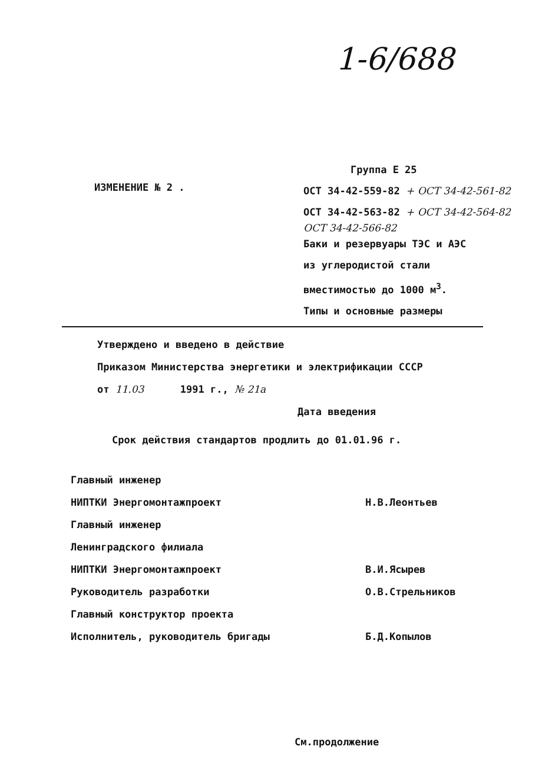1-6/688
ИЗМЕНЕНИЕ № 2 .
Группа Е 25
ОСТ 34-42-559-82 + ОСТ 34-42-561-82
ОСТ 34-42-563-82 + ОСТ 34-42-564-82
ОСТ 34-42-566-82
Баки и резервуары ТЭС и АЭС
из углеродистой стали
вместимостью до 1000 м<sup>3</sup>.
Типы и основные размеры
Утверждено и введено в действие
Приказом Министерства энергетики и электрификации СССР
от 11.03 1991 г., № 21а
Дата введения
Срок действия стандартов продлить до 01.01.96 г.
Главный инженер
НИПТКИ Энергомонтажпроект Н.В.Леонтьев
Главный инженер
Ленинградского филиала
НИПТКИ Энергомонтажпроект В.И.Ясырев
Руководитель разработки О.В.Стрельников
Главный конструктор проекта
Исполнитель, руководитель бригады Б.Д.Копылов
См.продолжение